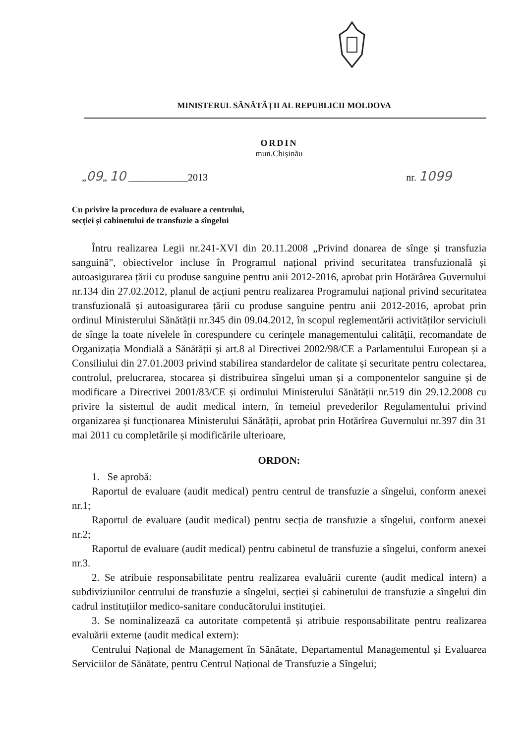MINISTERUL SĂNĂTĂȚII AL REPUBLICII MOLDOVA
ORDIN
mun.Chișinău
„09„ 10 ____________2013 nr. 1099
Cu privire la procedura de evaluare a centrului,
secției și cabinetului de transfuzie a sîngelui
Întru realizarea Legii nr.241-XVI din 20.11.2008 „Privind donarea de sînge și transfuzia sanguină", obiectivelor incluse în Programul național privind securitatea transfuzională și autoasigurarea țării cu produse sanguine pentru anii 2012-2016, aprobat prin Hotărârea Guvernului nr.134 din 27.02.2012, planul de acțiuni pentru realizarea Programului național privind securitatea transfuzională și autoasigurarea țării cu produse sanguine pentru anii 2012-2016, aprobat prin ordinul Ministerului Sănătății nr.345 din 09.04.2012, în scopul reglementării activităților serviciuli de sînge la toate nivelele în corespundere cu cerințele managementului calității, recomandate de Organizația Mondială a Sănătății și art.8 al Directivei 2002/98/CE a Parlamentului European și a Consiliului din 27.01.2003 privind stabilirea standardelor de calitate și securitate pentru colectarea, controlul, prelucrarea, stocarea și distribuirea sîngelui uman și a componentelor sanguine și de modificare a Directivei 2001/83/CE și ordinului Ministerului Sănătății nr.519 din 29.12.2008 cu privire la sistemul de audit medical intern, în temeiul prevederilor Regulamentului privind organizarea și funcționarea Ministerului Sănătății, aprobat prin Hotărîrea Guvernului nr.397 din 31 mai 2011 cu completările și modificările ulterioare,
ORDON:
1. Se aprobă:
Raportul de evaluare (audit medical) pentru centrul de transfuzie a sîngelui, conform anexei nr.1;
Raportul de evaluare (audit medical) pentru secția de transfuzie a sîngelui, conform anexei nr.2;
Raportul de evaluare (audit medical) pentru cabinetul de transfuzie a sîngelui, conform anexei nr.3.
2. Se atribuie responsabilitate pentru realizarea evaluării curente (audit medical intern) a subdiviziunilor centrului de transfuzie a sîngelui, secției și cabinetului de transfuzie a sîngelui din cadrul instituțiilor medico-sanitare conducătorului instituției.
3. Se nominalizează ca autoritate competentă și atribuie responsabilitate pentru realizarea evaluării externe (audit medical extern):
Centrului Național de Management în Sănătate, Departamentul Managementul și Evaluarea Serviciilor de Sănătate, pentru Centrul Național de Transfuzie a Sîngelui;